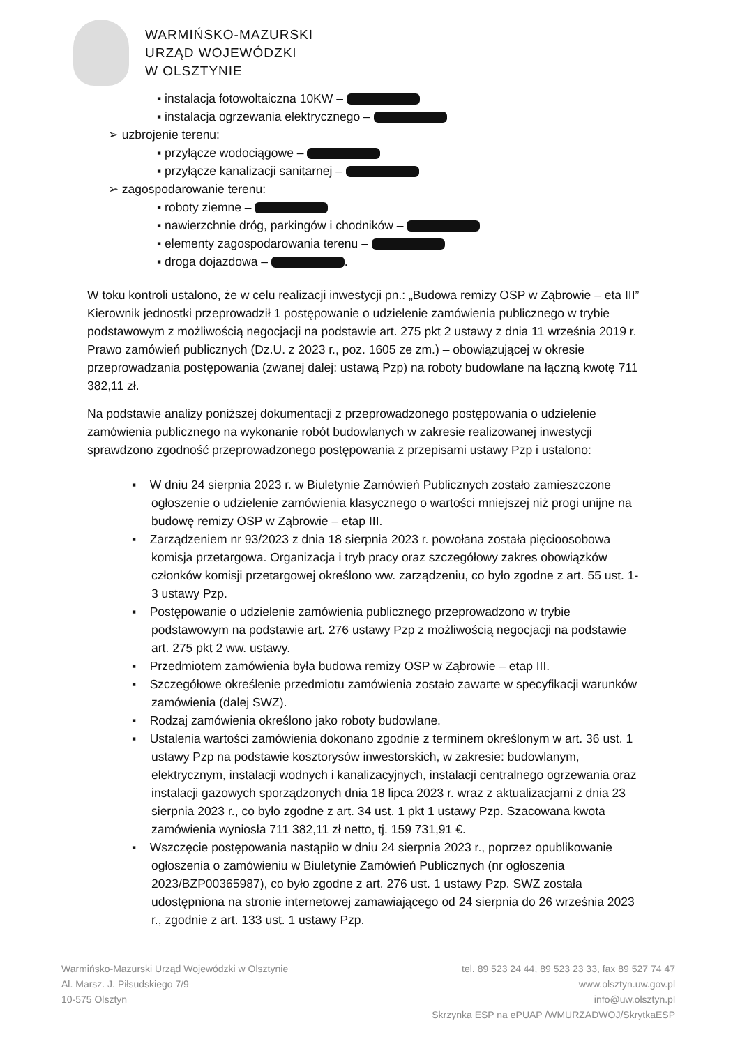WARMIŃSKO-MAZURSKI
URZĄD WOJEWÓDZKI
W OLSZTYNIE
▪ instalacja fotowoltaiczna 10KW –
▪ instalacja ogrzewania elektrycznego –
➢ uzbrojenie terenu:
▪ przyłącze wodociągowe –
▪ przyłącze kanalizacji sanitarnej –
➢ zagospodarowanie terenu:
▪ roboty ziemne –
▪ nawierzchnie dróg, parkingów i chodników –
▪ elementy zagospodarowania terenu –
▪ droga dojazdowa – .
W toku kontroli ustalono, że w celu realizacji inwestycji pn.: „Budowa remizy OSP w Ząbrowie – eta III” Kierownik jednostki przeprowadził 1 postępowanie o udzielenie zamówienia publicznego w trybie podstawowym z możliwością negocjacji na podstawie art. 275 pkt 2 ustawy z dnia 11 września 2019 r. Prawo zamówień publicznych (Dz.U. z 2023 r., poz. 1605 ze zm.) – obowiązującej w okresie przeprowadzania postępowania (zwanej dalej: ustawą Pzp) na roboty budowlane na łączną kwotę 711 382,11 zł.
Na podstawie analizy poniższej dokumentacji z przeprowadzonego postępowania o udzielenie zamówienia publicznego na wykonanie robót budowlanych w zakresie realizowanej inwestycji sprawdzono zgodność przeprowadzonego postępowania z przepisami ustawy Pzp i ustalono:
▪ W dniu 24 sierpnia 2023 r. w Biuletynie Zamówień Publicznych zostało zamieszczone ogłoszenie o udzielenie zamówienia klasycznego o wartości mniejszej niż progi unijne na budowę remizy OSP w Ząbrowie – etap III.
▪ Zarządzeniem nr 93/2023 z dnia 18 sierpnia 2023 r. powołana została pięcioosobowa komisja przetargowa. Organizacja i tryb pracy oraz szczegółowy zakres obowiązków członków komisji przetargowej określono ww. zarządzeniu, co było zgodne z art. 55 ust. 1-3 ustawy Pzp.
▪ Postępowanie o udzielenie zamówienia publicznego przeprowadzono w trybie podstawowym na podstawie art. 276 ustawy Pzp z możliwością negocjacji na podstawie art. 275 pkt 2 ww. ustawy.
▪ Przedmiotem zamówienia była budowa remizy OSP w Ząbrowie – etap III.
▪ Szczegółowe określenie przedmiotu zamówienia zostało zawarte w specyfikacji warunków zamówienia (dalej SWZ).
▪ Rodzaj zamówienia określono jako roboty budowlane.
▪ Ustalenia wartości zamówienia dokonano zgodnie z terminem określonym w art. 36 ust. 1 ustawy Pzp na podstawie kosztorysów inwestorskich, w zakresie: budowlanym, elektrycznym, instalacji wodnych i kanalizacyjnych, instalacji centralnego ogrzewania oraz instalacji gazowych sporządzonych dnia 18 lipca 2023 r. wraz z aktualizacjami z dnia 23 sierpnia 2023 r., co było zgodne z art. 34 ust. 1 pkt 1 ustawy Pzp. Szacowana kwota zamówienia wyniosła 711 382,11 zł netto, tj. 159 731,91 €.
▪ Wszczęcie postępowania nastąpiło w dniu 24 sierpnia 2023 r., poprzez opublikowanie ogłoszenia o zamówieniu w Biuletynie Zamówień Publicznych (nr ogłoszenia 2023/BZP00365987), co było zgodne z art. 276 ust. 1 ustawy Pzp. SWZ została udostępniona na stronie internetowej zamawiającego od 24 sierpnia do 26 września 2023 r., zgodnie z art. 133 ust. 1 ustawy Pzp.
Warmińsko-Mazurski Urząd Wojewódzki w Olsztynie
Al. Marsz. J. Piłsudskiego 7/9
10-575 Olsztyn
tel. 89 523 24 44, 89 523 23 33, fax 89 527 74 47
www.olsztyn.uw.gov.pl
info@uw.olsztyn.pl
Skrzynka ESP na ePUAP /WMURZADWOJ/SkrytkaESP